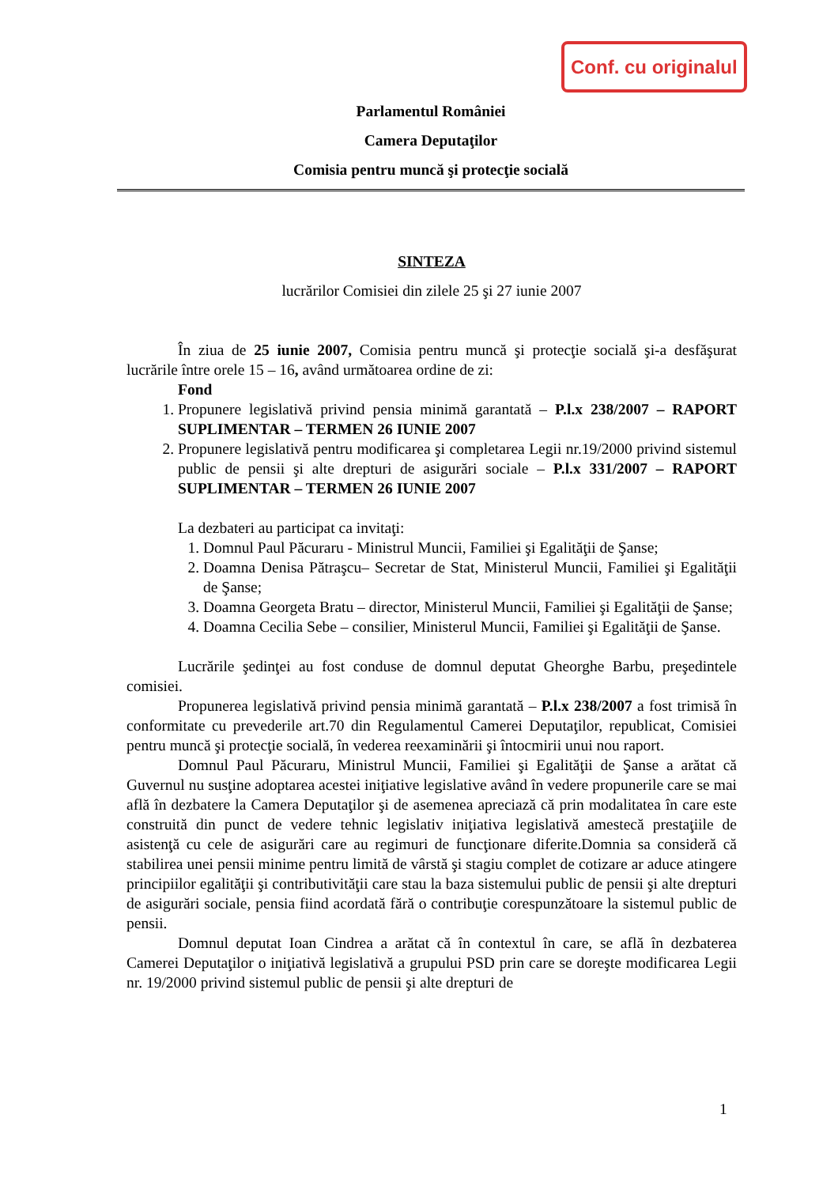Conf. cu originalul
Parlamentul României
Camera Deputaţilor
Comisia pentru muncă şi protecţie socială
SINTEZA
lucrărilor Comisiei din zilele 25 şi 27 iunie 2007
În ziua de 25 iunie 2007, Comisia pentru muncă şi protecţie socială şi-a desfăşurat lucrările între orele 15 – 16, având următoarea ordine de zi:
Fond
1. Propunere legislativă privind pensia minimă garantată – P.l.x 238/2007 – RAPORT SUPLIMENTAR – TERMEN 26 IUNIE 2007
2. Propunere legislativă pentru modificarea şi completarea Legii nr.19/2000 privind sistemul public de pensii şi alte drepturi de asigurări sociale – P.l.x 331/2007 – RAPORT SUPLIMENTAR – TERMEN 26 IUNIE 2007
La dezbateri au participat ca invitaţi:
1. Domnul Paul Păcuraru - Ministrul Muncii, Familiei şi Egalităţii de Şanse;
2. Doamna Denisa Pătraşcu– Secretar de Stat, Ministerul Muncii, Familiei şi Egalităţii de Şanse;
3. Doamna Georgeta Bratu – director, Ministerul Muncii, Familiei şi Egalităţii de Şanse;
4. Doamna Cecilia Sebe – consilier, Ministerul Muncii, Familiei şi Egalităţii de Şanse.
Lucrările şedinţei au fost conduse de domnul deputat Gheorghe Barbu, preşedintele comisiei.
Propunerea legislativă privind pensia minimă garantată – P.l.x 238/2007 a fost trimisă în conformitate cu prevederile art.70 din Regulamentul Camerei Deputaţilor, republicat, Comisiei pentru muncă şi protecţie socială, în vederea reexaminării şi întocmirii unui nou raport.
Domnul Paul Păcuraru, Ministrul Muncii, Familiei şi Egalităţii de Şanse a arătat că Guvernul nu susţine adoptarea acestei iniţiative legislative având în vedere propunerile care se mai află în dezbatere la Camera Deputaţilor şi de asemenea apreciază că prin modalitatea în care este construită din punct de vedere tehnic legislativ iniţiativa legislativă amestecă prestaţiile de asistenţă cu cele de asigurări care au regimuri de funcţionare diferite.Domnia sa consideră că stabilirea unei pensii minime pentru limită de vârstă şi stagiu complet de cotizare ar aduce atingere principiilor egalităţii şi contributivităţii care stau la baza sistemului public de pensii şi alte drepturi de asigurări sociale, pensia fiind acordată fără o contribuţie corespunzătoare la sistemul public de pensii.
Domnul deputat Ioan Cindrea a arătat că în contextul în care, se află în dezbaterea Camerei Deputaţilor o iniţiativă legislativă a grupului PSD prin care se doreşte modificarea Legii nr. 19/2000 privind sistemul public de pensii şi alte drepturi de
1